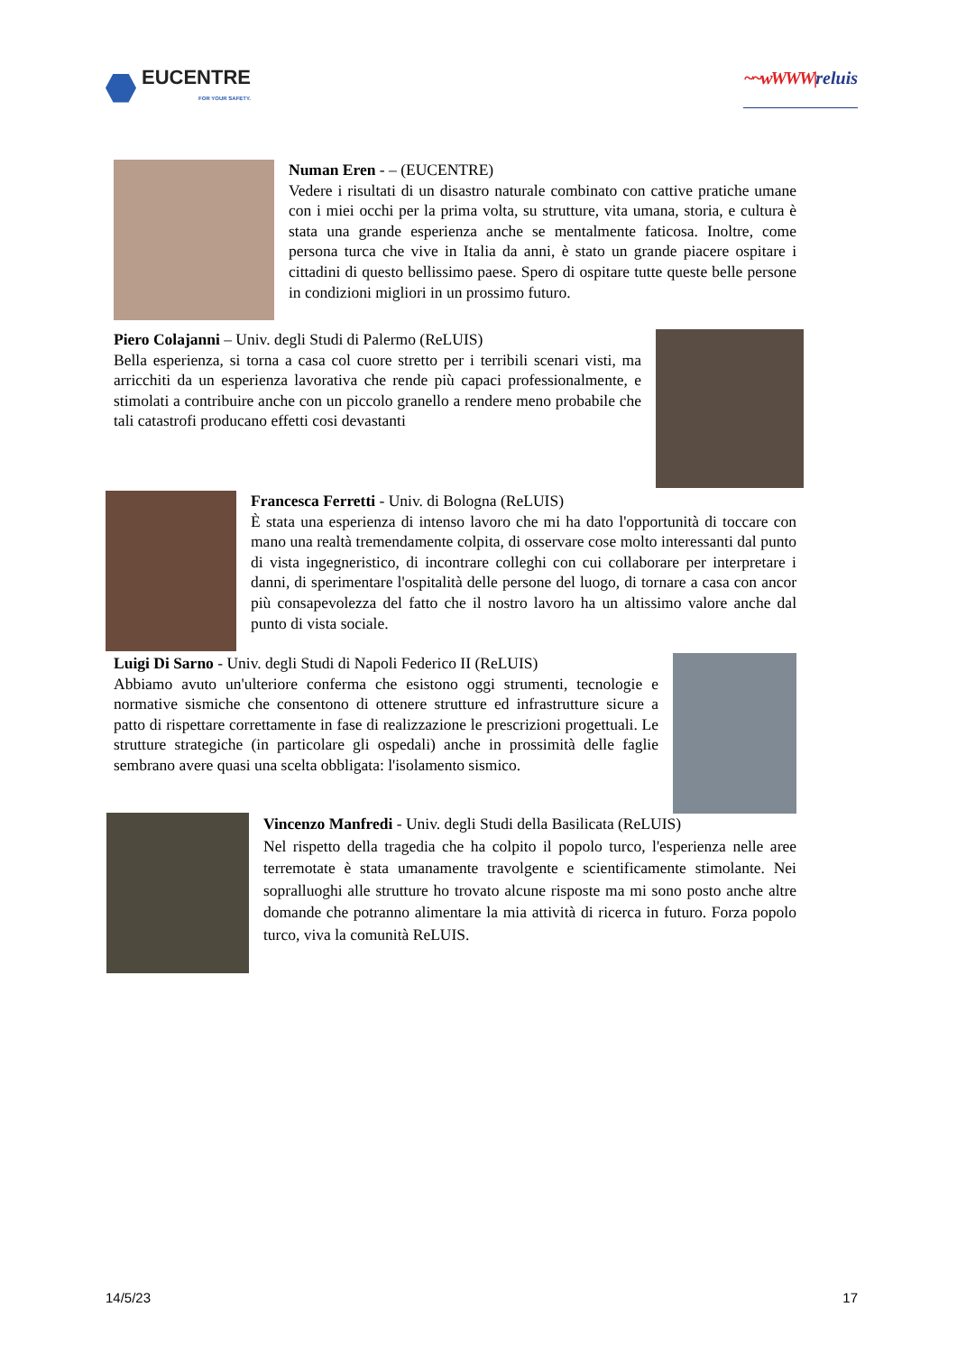EUCENTRE
FOR YOUR SAFETY.
~~wWWW|reluis
Numan Eren - – (EUCENTRE)
Vedere i risultati di un disastro naturale combinato con cattive pratiche umane con i miei occhi per la prima volta, su strutture, vita umana, storia, e cultura è stata una grande esperienza anche se mentalmente faticosa. Inoltre, come persona turca che vive in Italia da anni, è stato un grande piacere ospitare i cittadini di questo bellissimo paese. Spero di ospitare tutte queste belle persone in condizioni migliori in un prossimo futuro.
Piero Colajanni – Univ. degli Studi di Palermo (ReLUIS)
Bella esperienza, si torna a casa col cuore stretto per i terribili scenari visti, ma arricchiti da un esperienza lavorativa che rende più capaci professionalmente, e stimolati a contribuire anche con un piccolo granello a rendere meno probabile che tali catastrofi producano effetti cosi devastanti
Francesca Ferretti - Univ. di Bologna (ReLUIS)
È stata una esperienza di intenso lavoro che mi ha dato l'opportunità di toccare con mano una realtà tremendamente colpita, di osservare cose molto interessanti dal punto di vista ingegneristico, di incontrare colleghi con cui collaborare per interpretare i danni, di sperimentare l'ospitalità delle persone del luogo, di tornare a casa con ancor più consapevolezza del fatto che il nostro lavoro ha un altissimo valore anche dal punto di vista sociale.
Luigi Di Sarno - Univ. degli Studi di Napoli Federico II (ReLUIS)
Abbiamo avuto un'ulteriore conferma che esistono oggi strumenti, tecnologie e normative sismiche che consentono di ottenere strutture ed infrastrutture sicure a patto di rispettare correttamente in fase di realizzazione le prescrizioni progettuali. Le strutture strategiche (in particolare gli ospedali) anche in prossimità delle faglie sembrano avere quasi una scelta obbligata: l'isolamento sismico.
Vincenzo Manfredi - Univ. degli Studi della Basilicata (ReLUIS)
Nel rispetto della tragedia che ha colpito il popolo turco, l'esperienza nelle aree terremotate è stata umanamente travolgente e scientificamente stimolante. Nei sopralluoghi alle strutture ho trovato alcune risposte ma mi sono posto anche altre domande che potranno alimentare la mia attività di ricerca in futuro. Forza popolo turco, viva la comunità ReLUIS.
14/5/23 17